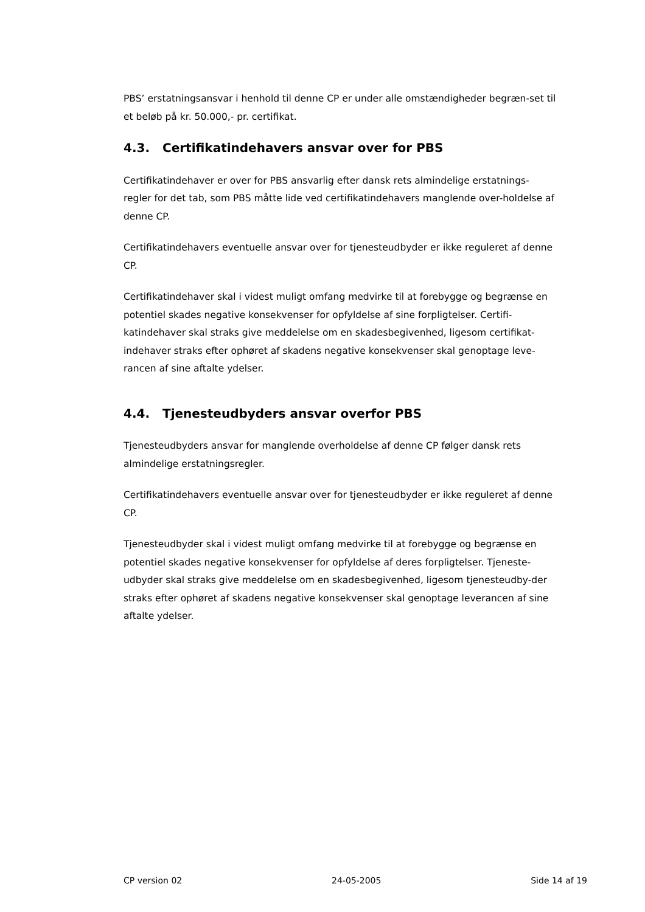PBS’ erstatningsansvar i henhold til denne CP er under alle omstændigheder begræn-set til et beløb på kr. 50.000,- pr. certifikat.
4.3. Certifikatindehavers ansvar over for PBS
Certifikatindehaver er over for PBS ansvarlig efter dansk rets almindelige erstatnings-regler for det tab, som PBS måtte lide ved certifikatindehavers manglende over-holdelse af denne CP.
Certifikatindehavers eventuelle ansvar over for tjenesteudbyder er ikke reguleret af denne CP.
Certifikatindehaver skal i videst muligt omfang medvirke til at forebygge og begrænse en potentiel skades negative konsekvenser for opfyldelse af sine forpligtelser. Certifi-katindehaver skal straks give meddelelse om en skadesbegivenhed, ligesom certifikat-indehaver straks efter ophøret af skadens negative konsekvenser skal genoptage leve-rancen af sine aftalte ydelser.
4.4. Tjenesteudbyders ansvar overfor PBS
Tjenesteudbyders ansvar for manglende overholdelse af denne CP følger dansk rets almindelige erstatningsregler.
Certifikatindehavers eventuelle ansvar over for tjenesteudbyder er ikke reguleret af denne CP.
Tjenesteudbyder skal i videst muligt omfang medvirke til at forebygge og begrænse en potentiel skades negative konsekvenser for opfyldelse af deres forpligtelser. Tjeneste-udbyder skal straks give meddelelse om en skadesbegivenhed, ligesom tjenesteudby-der straks efter ophøret af skadens negative konsekvenser skal genoptage leverancen af sine aftalte ydelser.
CP version 02 24-05-2005 Side 14 af 19